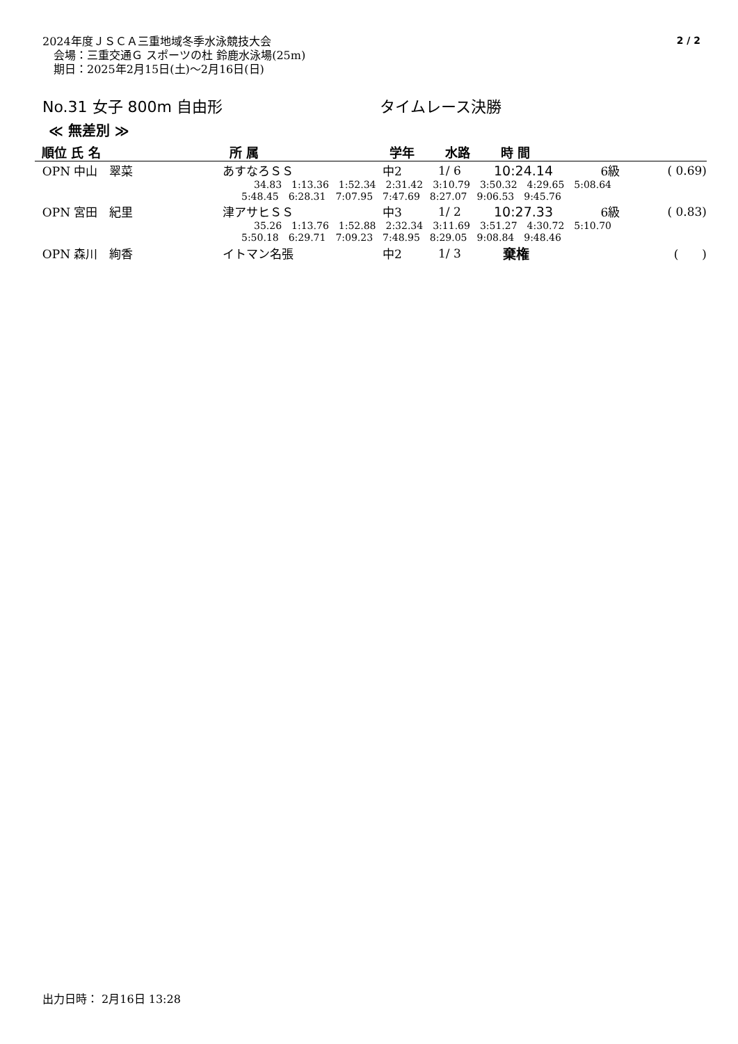2024年度ＪＳＣＡ三重地域冬季水泳競技大会
　会場：三重交通Ｇ スポーツの杜 鈴鹿水泳場(25m)
　期日：2025年2月15日(土)〜2月16日(日)
2 / 2
No.31 女子 800m 自由形 タイムレース決勝
≪ 無差別 ≫
| 順位 氏 名 | 所 属 | 学年 | 水路 | 時 間 | | |
| --- | --- | --- | --- | --- | --- | --- |
| OPN 中山 翠菜 | あすなろＳＳ | 中2 | 1/ 6 | 10:24.14 | 6級 | ( 0.69) |
| 34.83 1:13.36 1:52.34 2:31.42 3:10.79 3:50.32 4:29.65 5:08.64 | | | | | | |
| 5:48.45 6:28.31 7:07.95 7:47.69 8:27.07 9:06.53 9:45.76 | | | | | | |
| OPN 宮田 紀里 | 津アサヒＳＳ | 中3 | 1/ 2 | 10:27.33 | 6級 | ( 0.83) |
| 35.26 1:13.76 1:52.88 2:32.34 3:11.69 3:51.27 4:30.72 5:10.70 | | | | | | |
| 5:50.18 6:29.71 7:09.23 7:48.95 8:29.05 9:08.84 9:48.46 | | | | | | |
| OPN 森川 絢香 | イトマン名張 | 中2 | 1/ 3 | 棄権 | | ( ) |
出力日時： 2月16日 13:28